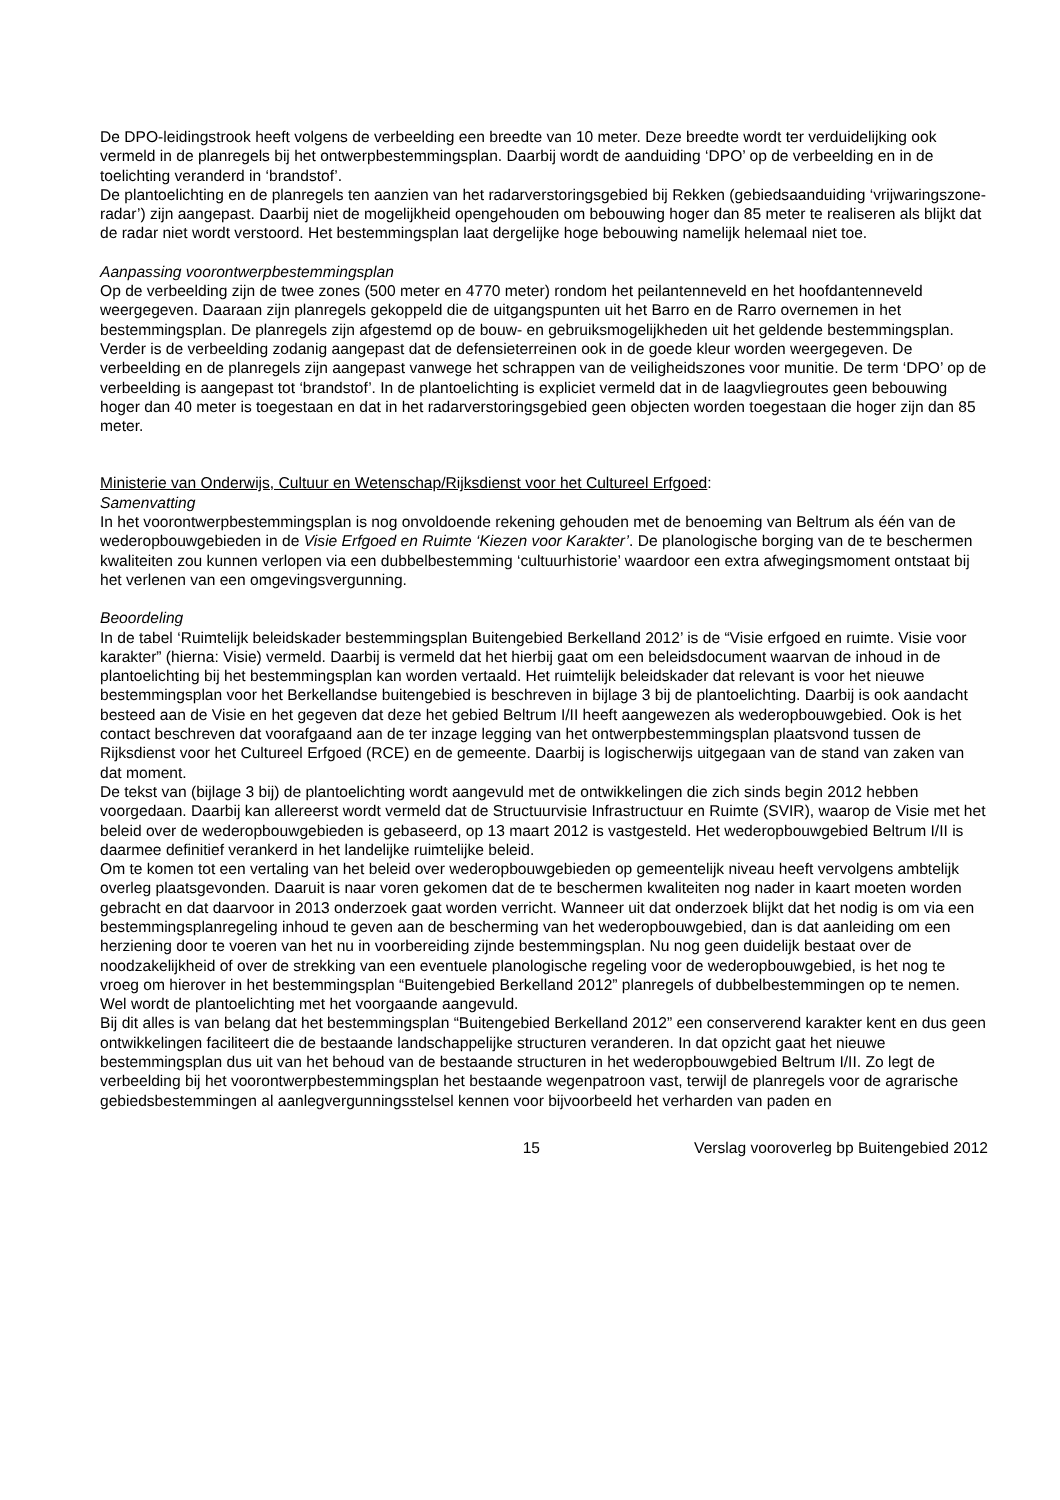De DPO-leidingstrook heeft volgens de verbeelding een breedte van 10 meter. Deze breedte wordt ter verduidelijking ook vermeld in de planregels bij het ontwerpbestemmingsplan. Daarbij wordt de aanduiding ‘DPO’ op de verbeelding en in de toelichting veranderd in ‘brandstof’.
De plantoelichting en de planregels ten aanzien van het radarverstoringsgebied bij Rekken (gebiedsaanduiding ‘vrijwaringszone-radar’) zijn aangepast. Daarbij niet de mogelijkheid opengehouden om bebouwing hoger dan 85 meter te realiseren als blijkt dat de radar niet wordt verstoord. Het bestemmingsplan laat dergelijke hoge bebouwing namelijk helemaal niet toe.
Aanpassing voorontwerpbestemmingsplan
Op de verbeelding zijn de twee zones (500 meter en 4770 meter) rondom het peilantenneveld en het hoofdantenneveld weergegeven. Daaraan zijn planregels gekoppeld die de uitgangspunten uit het Barro en de Rarro overnemen in het bestemmingsplan. De planregels zijn afgestemd op de bouw- en gebruiksmogelijkheden uit het geldende bestemmingsplan. Verder is de verbeelding zodanig aangepast dat de defensieterreinen ook in de goede kleur worden weergegeven. De verbeelding en de planregels zijn aangepast vanwege het schrappen van de veiligheidszones voor munitie. De term ‘DPO’ op de verbeelding is aangepast tot ‘brandstof’. In de plantoelichting is expliciet vermeld dat in de laagvliegroutes geen bebouwing hoger dan 40 meter is toegestaan en dat in het radarverstoringsgebied geen objecten worden toegestaan die hoger zijn dan 85 meter.
Ministerie van Onderwijs, Cultuur en Wetenschap/Rijksdienst voor het Cultureel Erfgoed:
Samenvatting
In het voorontwerpbestemmingsplan is nog onvoldoende rekening gehouden met de benoeming van Beltrum als één van de wederopbouwgebieden in de Visie Erfgoed en Ruimte ‘Kiezen voor Karakter’. De planologische borging van de te beschermen kwaliteiten zou kunnen verlopen via een dubbelbestemming ‘cultuurhistorie’ waardoor een extra afwegingsmoment ontstaat bij het verlenen van een omgevingsvergunning.
Beoordeling
In de tabel ‘Ruimtelijk beleidskader bestemmingsplan Buitengebied Berkelland 2012’ is de “Visie erfgoed en ruimte. Visie voor karakter” (hierna: Visie) vermeld. Daarbij is vermeld dat het hierbij gaat om een beleidsdocument waarvan de inhoud in de plantoelichting bij het bestemmingsplan kan worden vertaald. Het ruimtelijk beleidskader dat relevant is voor het nieuwe bestemmingsplan voor het Berkellandse buitengebied is beschreven in bijlage 3 bij de plantoelichting. Daarbij is ook aandacht besteed aan de Visie en het gegeven dat deze het gebied Beltrum I/II heeft aangewezen als wederopbouwgebied. Ook is het contact beschreven dat voorafgaand aan de ter inzage legging van het ontwerpbestemmingsplan plaatsvond tussen de Rijksdienst voor het Cultureel Erfgoed (RCE) en de gemeente. Daarbij is logischerwijs uitgegaan van de stand van zaken van dat moment.
De tekst van (bijlage 3 bij) de plantoelichting wordt aangevuld met de ontwikkelingen die zich sinds begin 2012 hebben voorgedaan. Daarbij kan allereerst wordt vermeld dat de Structuurvisie Infrastructuur en Ruimte (SVIR), waarop de Visie met het beleid over de wederopbouwgebieden is gebaseerd, op 13 maart 2012 is vastgesteld. Het wederopbouwgebied Beltrum I/II is daarmee definitief verankerd in het landelijke ruimtelijke beleid.
Om te komen tot een vertaling van het beleid over wederopbouwgebieden op gemeentelijk niveau heeft vervolgens ambtelijk overleg plaatsgevonden. Daaruit is naar voren gekomen dat de te beschermen kwaliteiten nog nader in kaart moeten worden gebracht en dat daarvoor in 2013 onderzoek gaat worden verricht. Wanneer uit dat onderzoek blijkt dat het nodig is om via een bestemmingsplanregeling inhoud te geven aan de bescherming van het wederopbouwgebied, dan is dat aanleiding om een herziening door te voeren van het nu in voorbereiding zijnde bestemmingsplan. Nu nog geen duidelijk bestaat over de noodzakelijkheid of over de strekking van een eventuele planologische regeling voor de wederopbouwgebied, is het nog te vroeg om hierover in het bestemmingsplan “Buitengebied Berkelland 2012” planregels of dubbelbestemmingen op te nemen. Wel wordt de plantoelichting met het voorgaande aangevuld.
Bij dit alles is van belang dat het bestemmingsplan “Buitengebied Berkelland 2012” een conserverend karakter kent en dus geen ontwikkelingen faciliteert die de bestaande landschappelijke structuren veranderen. In dat opzicht gaat het nieuwe bestemmingsplan dus uit van het behoud van de bestaande structuren in het wederopbouwgebied Beltrum I/II. Zo legt de verbeelding bij het voorontwerpbestemmingsplan het bestaande wegenpatroon vast, terwijl de planregels voor de agrarische gebiedsbestemmingen al aanlegvergunningsstelsel kennen voor bijvoorbeeld het verharden van paden en
15 Verslag vooroverleg bp Buitengebied 2012